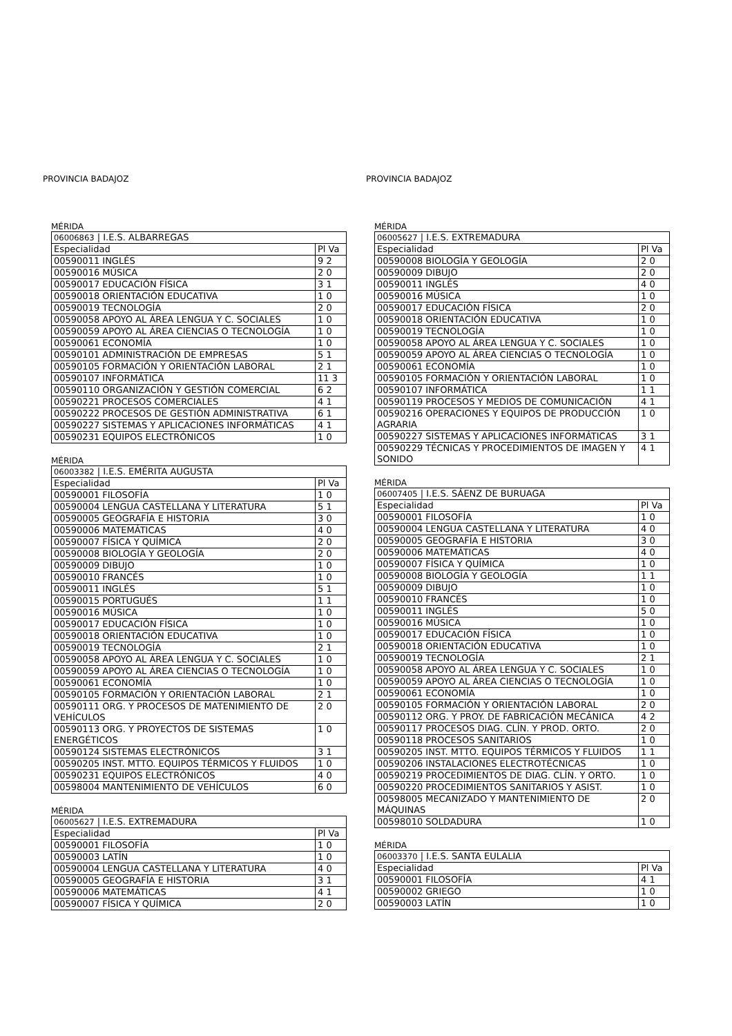PROVINCIA BADAJOZ
MÉRIDA
| 06006863 / I.E.S. ALBARREGAS | |
| Especialidad | Pl Va |
| 00590011 INGLÉS | 9 2 |
| 00590016 MÚSICA | 2 0 |
| 00590017 EDUCACIÓN FÍSICA | 3 1 |
| 00590018 ORIENTACIÓN EDUCATIVA | 1 0 |
| 00590019 TECNOLOGÍA | 2 0 |
| 00590058 APOYO AL ÁREA LENGUA Y C. SOCIALES | 1 0 |
| 00590059 APOYO AL ÁREA CIENCIAS O TECNOLOGÍA | 1 0 |
| 00590061 ECONOMÍA | 1 0 |
| 00590101 ADMINISTRACIÓN DE EMPRESAS | 5 1 |
| 00590105 FORMACIÓN Y ORIENTACIÓN LABORAL | 2 1 |
| 00590107 INFORMÁTICA | 11 3 |
| 00590110 ORGANIZACIÓN Y GESTIÓN COMERCIAL | 6 2 |
| 00590221 PROCESOS COMERCIALES | 4 1 |
| 00590222 PROCESOS DE GESTIÓN ADMINISTRATIVA | 6 1 |
| 00590227 SISTEMAS Y APLICACIONES INFORMÁTICAS | 4 1 |
| 00590231 EQUIPOS ELECTRÓNICOS | 1 0 |
MÉRIDA
| 06003382 / I.E.S. EMÉRITA AUGUSTA | |
| Especialidad | Pl Va |
| 00590001 FILOSOFÍA | 1 0 |
| 00590004 LENGUA CASTELLANA Y LITERATURA | 5 1 |
| 00590005 GEOGRAFÍA E HISTORIA | 3 0 |
| 00590006 MATEMÁTICAS | 4 0 |
| 00590007 FÍSICA Y QUÍMICA | 2 0 |
| 00590008 BIOLOGÍA Y GEOLOGÍA | 2 0 |
| 00590009 DIBUJO | 1 0 |
| 00590010 FRANCÉS | 1 0 |
| 00590011 INGLÉS | 5 1 |
| 00590015 PORTUGUÉS | 1 1 |
| 00590016 MÚSICA | 1 0 |
| 00590017 EDUCACIÓN FÍSICA | 1 0 |
| 00590018 ORIENTACIÓN EDUCATIVA | 1 0 |
| 00590019 TECNOLOGÍA | 2 1 |
| 00590058 APOYO AL ÁREA LENGUA Y C. SOCIALES | 1 0 |
| 00590059 APOYO AL ÁREA CIENCIAS O TECNOLOGÍA | 1 0 |
| 00590061 ECONOMÍA | 1 0 |
| 00590105 FORMACIÓN Y ORIENTACIÓN LABORAL | 2 1 |
| 00590111 ORG. Y PROCESOS DE MATENIMIENTO DE VEHÍCULOS | 2 0 |
| 00590113 ORG. Y PROYECTOS DE SISTEMAS ENERGÉTICOS | 1 0 |
| 00590124 SISTEMAS ELECTRÓNICOS | 3 1 |
| 00590205 INST. MTTO. EQUIPOS TÉRMICOS Y FLUIDOS | 1 0 |
| 00590231 EQUIPOS ELECTRÓNICOS | 4 0 |
| 00598004 MANTENIMIENTO DE VEHÍCULOS | 6 0 |
MÉRIDA
| 06005627 / I.E.S. EXTREMADURA | |
| Especialidad | Pl Va |
| 00590001 FILOSOFÍA | 1 0 |
| 00590003 LATÍN | 1 0 |
| 00590004 LENGUA CASTELLANA Y LITERATURA | 4 0 |
| 00590005 GEOGRAFÍA E HISTORIA | 3 1 |
| 00590006 MATEMÁTICAS | 4 1 |
| 00590007 FÍSICA Y QUÍMICA | 2 0 |
PROVINCIA BADAJOZ
MÉRIDA
| 06005627 / I.E.S. EXTREMADURA | |
| Especialidad | Pl Va |
| 00590008 BIOLOGÍA Y GEOLOGÍA | 2 0 |
| 00590009 DIBUJO | 2 0 |
| 00590011 INGLÉS | 4 0 |
| 00590016 MÚSICA | 1 0 |
| 00590017 EDUCACIÓN FÍSICA | 2 0 |
| 00590018 ORIENTACIÓN EDUCATIVA | 1 0 |
| 00590019 TECNOLOGÍA | 1 0 |
| 00590058 APOYO AL ÁREA LENGUA Y C. SOCIALES | 1 0 |
| 00590059 APOYO AL ÁREA CIENCIAS O TECNOLOGÍA | 1 0 |
| 00590061 ECONOMÍA | 1 0 |
| 00590105 FORMACIÓN Y ORIENTACIÓN LABORAL | 1 0 |
| 00590107 INFORMÁTICA | 1 1 |
| 00590119 PROCESOS Y MEDIOS DE COMUNICACIÓN | 4 1 |
| 00590216 OPERACIONES Y EQUIPOS DE PRODUCCIÓN AGRARIA | 1 0 |
| 00590227 SISTEMAS Y APLICACIONES INFORMÁTICAS | 3 1 |
| 00590229 TÉCNICAS Y PROCEDIMIENTOS DE IMAGEN Y SONIDO | 4 1 |
MÉRIDA
| 06007405 / I.E.S. SÁENZ DE BURUAGA | |
| Especialidad | Pl Va |
| 00590001 FILOSOFÍA | 1 0 |
| 00590004 LENGUA CASTELLANA Y LITERATURA | 4 0 |
| 00590005 GEOGRAFÍA E HISTORIA | 3 0 |
| 00590006 MATEMÁTICAS | 4 0 |
| 00590007 FÍSICA Y QUÍMICA | 1 0 |
| 00590008 BIOLOGÍA Y GEOLOGÍA | 1 1 |
| 00590009 DIBUJO | 1 0 |
| 00590010 FRANCÉS | 1 0 |
| 00590011 INGLÉS | 5 0 |
| 00590016 MÚSICA | 1 0 |
| 00590017 EDUCACIÓN FÍSICA | 1 0 |
| 00590018 ORIENTACIÓN EDUCATIVA | 1 0 |
| 00590019 TECNOLOGÍA | 2 1 |
| 00590058 APOYO AL ÁREA LENGUA Y C. SOCIALES | 1 0 |
| 00590059 APOYO AL ÁREA CIENCIAS O TECNOLOGÍA | 1 0 |
| 00590061 ECONOMÍA | 1 0 |
| 00590105 FORMACIÓN Y ORIENTACIÓN LABORAL | 2 0 |
| 00590112 ORG. Y PROY. DE FABRICACIÓN MECÁNICA | 4 2 |
| 00590117 PROCESOS DIAG. CLÍN. Y PROD. ORTO. | 2 0 |
| 00590118 PROCESOS SANITARIOS | 1 0 |
| 00590205 INST. MTTO. EQUIPOS TÉRMICOS Y FLUIDOS | 1 1 |
| 00590206 INSTALACIONES ELECTROTÉCNICAS | 1 0 |
| 00590219 PROCEDIMIENTOS DE DIAG. CLÍN. Y ORTO. | 1 0 |
| 00590220 PROCEDIMIENTOS SANITARIOS Y ASIST. | 1 0 |
| 00598005 MECANIZADO Y MANTENIMIENTO DE MÁQUINAS | 2 0 |
| 00598010 SOLDADURA | 1 0 |
MÉRIDA
| 06003370 / I.E.S. SANTA EULALIA | |
| Especialidad | Pl Va |
| 00590001 FILOSOFÍA | 4 1 |
| 00590002 GRIEGO | 1 0 |
| 00590003 LATÍN | 1 0 |